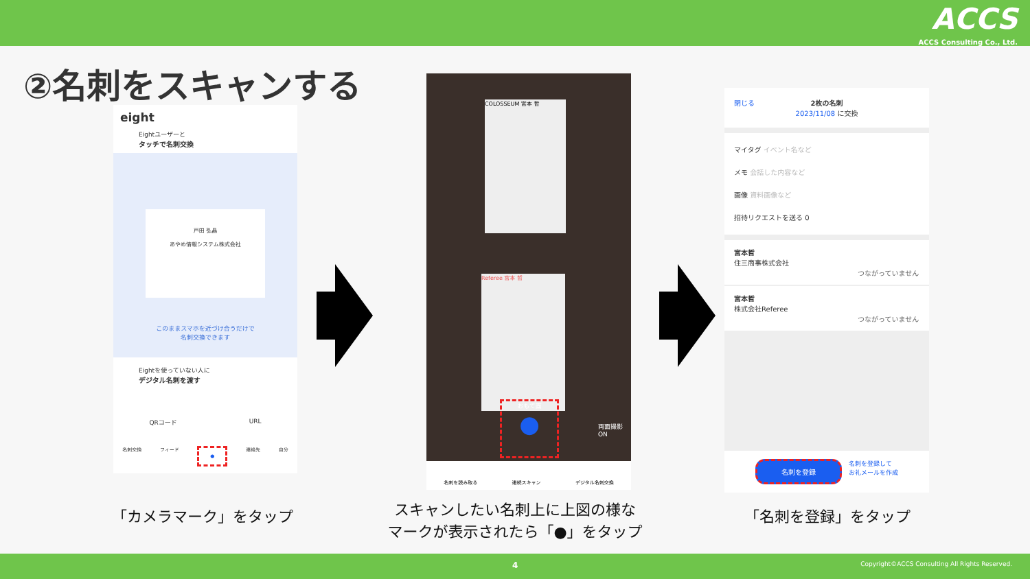ACCS
ACCS Consulting Co., Ltd.
②名刺をスキャンする
eight
Eightユーザーと
タッチで名刺交換
戸田 弘晶
あやめ情報システム株式会社
このままスマホを近づけ合うだけで
名刺交換できます
Eightを使っていない人に
デジタル名刺を渡す
QRコード URL
名刺交換 フィード ● 連絡先 自分
COLOSSEUM 宮本 哲
Referee 宮本 哲
おもて面
●
両面撮影
ON
名刺を読み取る 連続スキャン デジタル名刺交換
閉じる 2枚の名刺
2023/11/08 に交換
マイタグ イベント名など
メモ 会話した内容など
画像 資料画像など
招待リクエストを送る 0
宮本哲
住三商事株式会社
つながっていません
宮本哲
株式会社Referee
つながっていません
名刺を登録 名刺を登録して
お礼メールを作成
「カメラマーク」をタップ
スキャンしたい名刺上に上図の様な
マークが表示されたら「●」をタップ
「名刺を登録」をタップ
4 Copyright©ACCS Consulting All Rights Reserved.